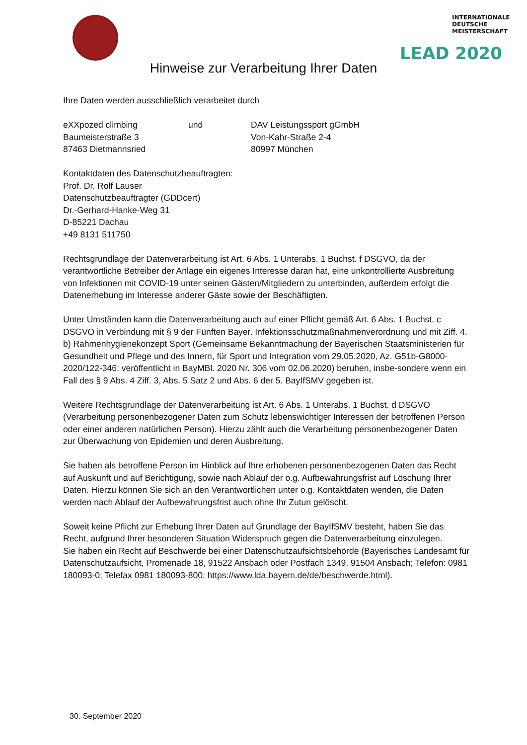INTERNATIONALE
DEUTSCHE
MEISTERSCHAFT
LEAD 2020
Hinweise zur Verarbeitung Ihrer Daten
Ihre Daten werden ausschließlich verarbeitet durch
eXXpozed climbing
Baumeisterstraße 3
87463 Dietmannsried
und DAV Leistungssport gGmbH
Von-Kahr-Straße 2-4
80997 München
Kontaktdaten des Datenschutzbeauftragten:
Prof. Dr. Rolf Lauser
Datenschutzbeauftragter (GDDcert)
Dr.-Gerhard-Hanke-Weg 31
D-85221 Dachau
+49 8131 511750
Rechtsgrundlage der Datenverarbeitung ist Art. 6 Abs. 1 Unterabs. 1 Buchst. f DSGVO, da der verantwortliche Betreiber der Anlage ein eigenes Interesse daran hat, eine unkontrollierte Ausbreitung von Infektionen mit COVID-19 unter seinen Gästen/Mitgliedern zu unterbinden, außerdem erfolgt die Datenerhebung im Interesse anderer Gäste sowie der Beschäftigten.
Unter Umständen kann die Datenverarbeitung auch auf einer Pflicht gemäß Art. 6 Abs. 1 Buchst. c DSGVO in Verbindung mit § 9 der Fünften Bayer. Infektionsschutzmaßnahmenverordnung und mit Ziff. 4. b) Rahmenhygienekonzept Sport (Gemeinsame Bekanntmachung der Bayerischen Staatsministerien für Gesundheit und Pflege und des Innern, für Sport und Integration vom 29.05.2020, Az. G51b-G8000-2020/122-346; veröffentlicht in BayMBl. 2020 Nr. 306 vom 02.06.2020) beruhen, insbe-sondere wenn ein Fall des § 9 Abs. 4 Ziff. 3, Abs. 5 Satz 2 und Abs. 6 der 5. BayIfSMV gegeben ist.
Weitere Rechtsgrundlage der Datenverarbeitung ist Art. 6 Abs. 1 Unterabs. 1 Buchst. d DSGVO (Verarbeitung personenbezogener Daten zum Schutz lebenswichtiger Interessen der betroffenen Person oder einer anderen natürlichen Person). Hierzu zählt auch die Verarbeitung personenbezogener Daten zur Überwachung von Epidemien und deren Ausbreitung.
Sie haben als betroffene Person im Hinblick auf Ihre erhobenen personenbezogenen Daten das Recht auf Auskunft und auf Berichtigung, sowie nach Ablauf der o.g. Aufbewahrungsfrist auf Löschung Ihrer Daten. Hierzu können Sie sich an den Verantwortlichen unter o.g. Kontaktdaten wenden, die Daten werden nach Ablauf der Aufbewahrungsfrist auch ohne Ihr Zutun gelöscht.
Soweit keine Pflicht zur Erhebung Ihrer Daten auf Grundlage der BayIfSMV besteht, haben Sie das Recht, aufgrund Ihrer besonderen Situation Widerspruch gegen die Datenverarbeitung einzulegen.
Sie haben ein Recht auf Beschwerde bei einer Datenschutzaufsichtsbehörde (Bayerisches Landesamt für Datenschutzaufsicht, Promenade 18, 91522 Ansbach oder Postfach 1349, 91504 Ansbach; Telefon: 0981 180093-0; Telefax 0981 180093-800; https://www.lda.bayern.de/de/beschwerde.html).
30. September 2020